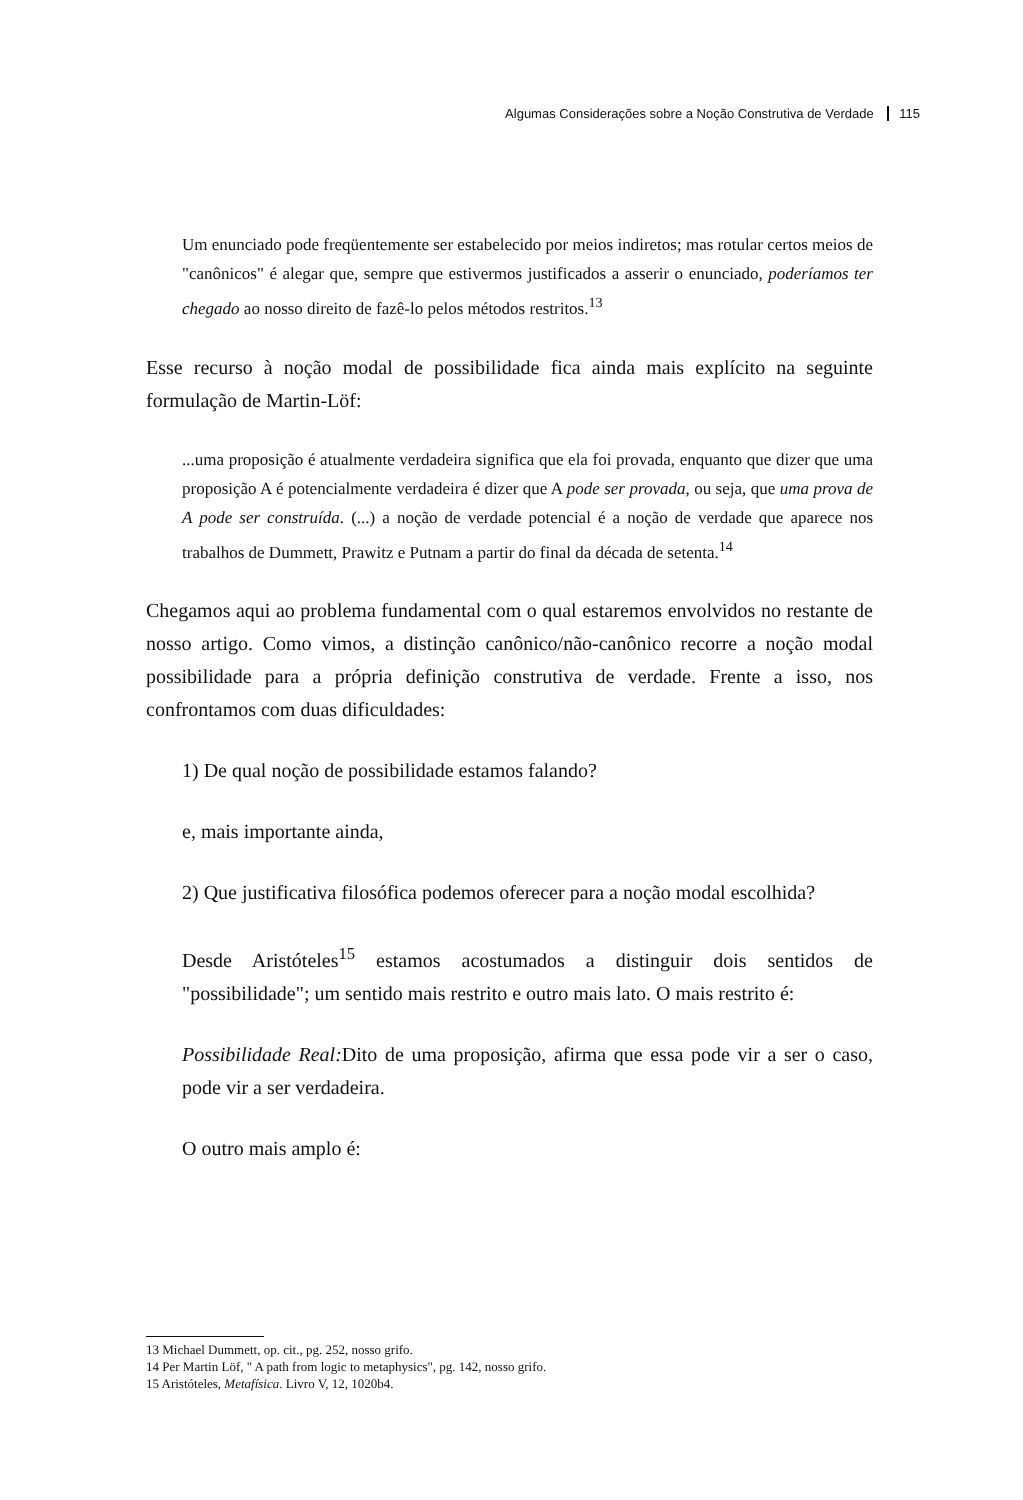Algumas Considerações sobre a Noção Construtiva de Verdade 115
Um enunciado pode freqüentemente ser estabelecido por meios indiretos; mas rotular certos meios de "canônicos" é alegar que, sempre que estivermos justificados a asserir o enunciado, poderíamos ter chegado ao nosso direito de fazê-lo pelos métodos restritos.<sup>13</sup>
Esse recurso à noção modal de possibilidade fica ainda mais explícito na seguinte formulação de Martin-Löf:
...uma proposição é atualmente verdadeira significa que ela foi provada, enquanto que dizer que uma proposição A é potencialmente verdadeira é dizer que A pode ser provada, ou seja, que uma prova de A pode ser construída. (...) a noção de verdade potencial é a noção de verdade que aparece nos trabalhos de Dummett, Prawitz e Putnam a partir do final da década de setenta.<sup>14</sup>
Chegamos aqui ao problema fundamental com o qual estaremos envolvidos no restante de nosso artigo. Como vimos, a distinção canônico/não-canônico recorre a noção modal possibilidade para a própria definição construtiva de verdade. Frente a isso, nos confrontamos com duas dificuldades:
1) De qual noção de possibilidade estamos falando?
e, mais importante ainda,
2) Que justificativa filosófica podemos oferecer para a noção modal escolhida?
Desde Aristóteles<sup>15</sup> estamos acostumados a distinguir dois sentidos de "possibilidade"; um sentido mais restrito e outro mais lato. O mais restrito é:
Possibilidade Real: Dito de uma proposição, afirma que essa pode vir a ser o caso, pode vir a ser verdadeira.
O outro mais amplo é:
13 Michael Dummett, op. cit., pg. 252, nosso grifo.
14 Per Martin Löf, " A path from logic to metaphysics", pg. 142, nosso grifo.
15 Aristóteles, Metafísica. Livro V, 12, 1020b4.